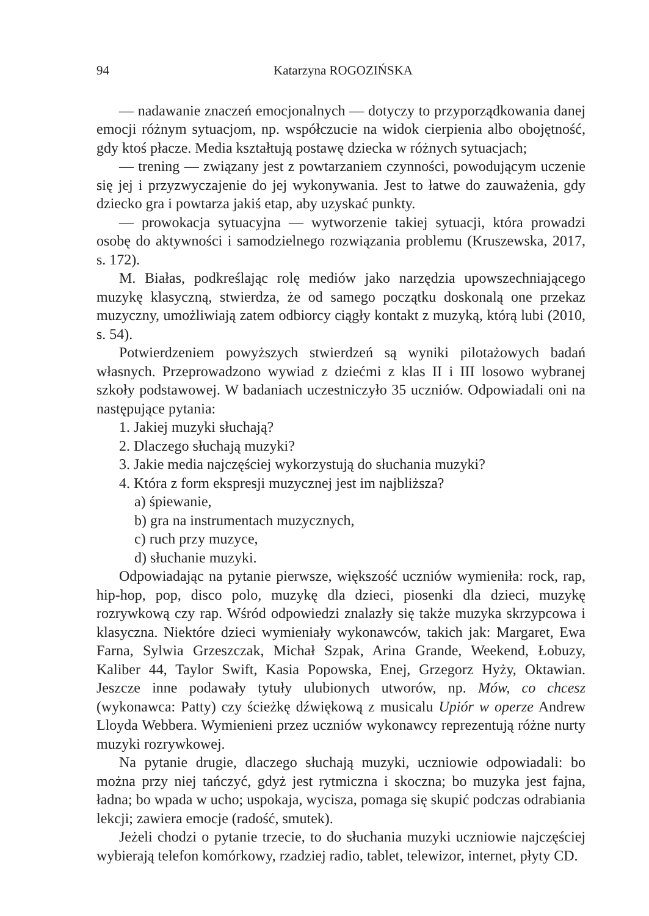94 Katarzyna ROGOZIŃSKA
— nadawanie znaczeń emocjonalnych — dotyczy to przyporządkowania danej emocji różnym sytuacjom, np. współczucie na widok cierpienia albo obojętność, gdy ktoś płacze. Media kształtują postawę dziecka w różnych sytuacjach;
— trening — związany jest z powtarzaniem czynności, powodującym uczenie się jej i przyzwyczajenie do jej wykonywania. Jest to łatwe do zauważenia, gdy dziecko gra i powtarza jakiś etap, aby uzyskać punkty.
— prowokacja sytuacyjna — wytworzenie takiej sytuacji, która prowadzi osobę do aktywności i samodzielnego rozwiązania problemu (Kruszewska, 2017, s. 172).
M. Białas, podkreślając rolę mediów jako narzędzia upowszechniającego muzykę klasyczną, stwierdza, że od samego początku doskonalą one przekaz muzyczny, umożliwiają zatem odbiorcy ciągły kontakt z muzyką, którą lubi (2010, s. 54).
Potwierdzeniem powyższych stwierdzeń są wyniki pilotażowych badań własnych. Przeprowadzono wywiad z dziećmi z klas II i III losowo wybranej szkoły podstawowej. W badaniach uczestniczyło 35 uczniów. Odpowiadali oni na następujące pytania:
1. Jakiej muzyki słuchają?
2. Dlaczego słuchają muzyki?
3. Jakie media najczęściej wykorzystują do słuchania muzyki?
4. Która z form ekspresji muzycznej jest im najbliższa?
a) śpiewanie,
b) gra na instrumentach muzycznych,
c) ruch przy muzyce,
d) słuchanie muzyki.
Odpowiadając na pytanie pierwsze, większość uczniów wymieniła: rock, rap, hip-hop, pop, disco polo, muzykę dla dzieci, piosenki dla dzieci, muzykę rozrywkową czy rap. Wśród odpowiedzi znalazły się także muzyka skrzypcowa i klasyczna. Niektóre dzieci wymieniały wykonawców, takich jak: Margaret, Ewa Farna, Sylwia Grzeszczak, Michał Szpak, Arina Grande, Weekend, Łobuzy, Kaliber 44, Taylor Swift, Kasia Popowska, Enej, Grzegorz Hyży, Oktawian. Jeszcze inne podawały tytuły ulubionych utworów, np. Mów, co chcesz (wykonawca: Patty) czy ścieżkę dźwiękową z musicalu Upiór w operze Andrew Lloyda Webbera. Wymienieni przez uczniów wykonawcy reprezentują różne nurty muzyki rozrywkowej.
Na pytanie drugie, dlaczego słuchają muzyki, uczniowie odpowiadali: bo można przy niej tańczyć, gdyż jest rytmiczna i skoczna; bo muzyka jest fajna, ładna; bo wpada w ucho; uspokaja, wycisza, pomaga się skupić podczas odrabiania lekcji; zawiera emocje (radość, smutek).
Jeżeli chodzi o pytanie trzecie, to do słuchania muzyki uczniowie najczęściej wybierają telefon komórkowy, rzadziej radio, tablet, telewizor, internet, płyty CD.